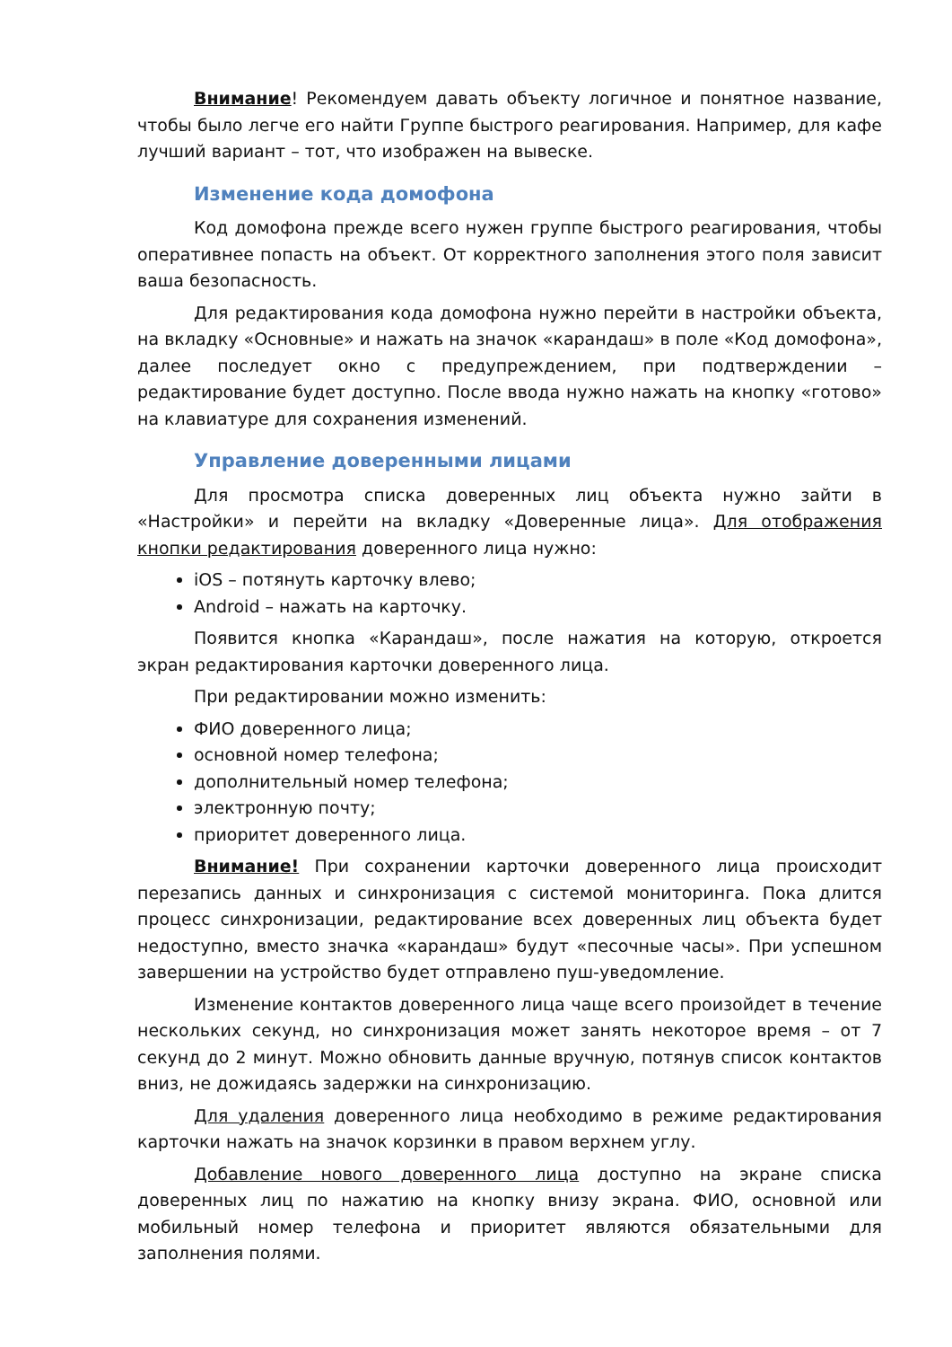Внимание! Рекомендуем давать объекту логичное и понятное название, чтобы было легче его найти Группе быстрого реагирования. Например, для кафе лучший вариант – тот, что изображен на вывеске.
Изменение кода домофона
Код домофона прежде всего нужен группе быстрого реагирования, чтобы оперативнее попасть на объект. От корректного заполнения этого поля зависит ваша безопасность.
Для редактирования кода домофона нужно перейти в настройки объекта, на вкладку «Основные» и нажать на значок «карандаш» в поле «Код домофона», далее последует окно с предупреждением, при подтверждении – редактирование будет доступно. После ввода нужно нажать на кнопку «готово» на клавиатуре для сохранения изменений.
Управление доверенными лицами
Для просмотра списка доверенных лиц объекта нужно зайти в «Настройки» и перейти на вкладку «Доверенные лица». Для отображения кнопки редактирования доверенного лица нужно:
iOS – потянуть карточку влево;
Android – нажать на карточку.
Появится кнопка «Карандаш», после нажатия на которую, откроется экран редактирования карточки доверенного лица.
При редактировании можно изменить:
ФИО доверенного лица;
основной номер телефона;
дополнительный номер телефона;
электронную почту;
приоритет доверенного лица.
Внимание! При сохранении карточки доверенного лица происходит перезапись данных и синхронизация с системой мониторинга. Пока длится процесс синхронизации, редактирование всех доверенных лиц объекта будет недоступно, вместо значка «карандаш» будут «песочные часы». При успешном завершении на устройство будет отправлено пуш-уведомление.
Изменение контактов доверенного лица чаще всего произойдет в течение нескольких секунд, но синхронизация может занять некоторое время – от 7 секунд до 2 минут. Можно обновить данные вручную, потянув список контактов вниз, не дожидаясь задержки на синхронизацию.
Для удаления доверенного лица необходимо в режиме редактирования карточки нажать на значок корзинки в правом верхнем углу.
Добавление нового доверенного лица доступно на экране списка доверенных лиц по нажатию на кнопку внизу экрана. ФИО, основной или мобильный номер телефона и приоритет являются обязательными для заполнения полями.